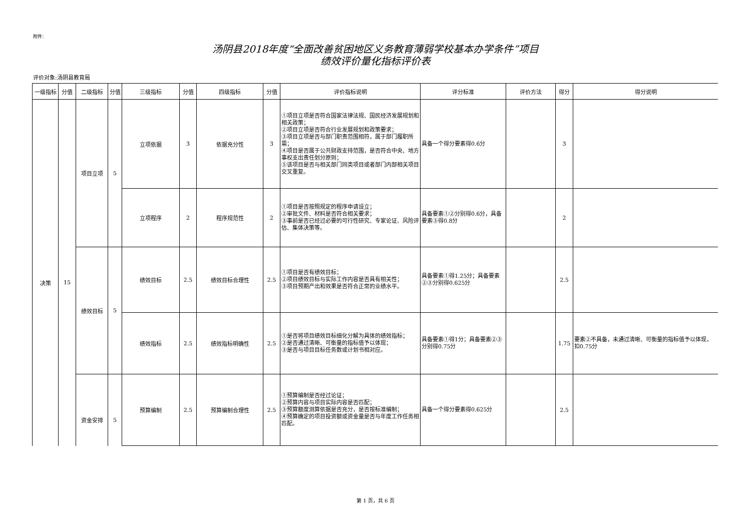附件：
汤阴县2018年度“全面改善贫困地区义务教育薄弱学校基本办学条件”项目
绩效评价量化指标评价表
评价对象:汤阴县教育局
| 一级指标 | 分值 | 二级指标 | 分值 | 三级指标 | 分值 | 四级指标 | 分值 | 评价指标说明 | 评分标准 | 评价方法 | 得分 | 得分说明 |
| --- | --- | --- | --- | --- | --- | --- | --- | --- | --- | --- | --- | --- |
| 决策 | 15 | 项目立项 | 5 | 立项依据 | 3 | 依据充分性 | 3 | ①项目立项是否符合国家法律法规、国民经济发展规划和相关政策； ②项目立项是否符合行业发展规划和政策要求； ③项目立项是否与部门职责范围相符，属于部门履职所需； ④项目是否属于公共财政支持范围，是否符合中央、地方事权支出责任划分原则； ⑤该项目是否与相关部门同类项目或者部门内部相关项目交叉重复。 | 具备一个得分要素得0.6分 | | 3 | |
| | | | | 立项程序 | 2 | 程序规范性 | 2 | ①项目是否按照规定的程序申请设立； ②审批文件、材料是否符合相关要求； ③事前是否已经过必要的可行性研究、专家论证、风险评估、集体决策等。 | 具备要素①②分别得0.6分，具备要素③得0.8分 | | 2 | |
| | | 绩效目标 | 5 | 绩效目标 | 2.5 | 绩效目标合理性 | 2.5 | ①项目是否有绩效目标； ②项目绩效目标与实际工作内容是否具有相关性； ③项目预期产出和效果是否符合正常的业绩水平。 | 具备要素①得1.25分；具备要素②③分别得0.625分 | | 2.5 | |
| | | | | 绩效指标 | 2.5 | 绩效指标明确性 | 2.5 | ①是否将项目绩效目标细化分解为具体的绩效指标； ②是否通过清晰、可衡量的指标值予以体现； ③是否与项目目标任务数或计划书相对应。 | 具备要素①得1分；具备要素②③分别得0.75分 | | 1.75 | 要素②不具备，未通过清晰、可衡量的指标值予以体现，扣0.75分 |
| | | 资金安排 | 5 | 预算编制 | 2.5 | 预算编制合理性 | 2.5 | ①预算编制是否经过论证； ②预算内容与项目实际内容是否匹配； ③预算额度测算依据是否充分，是否按标准编制； ④预算确定的项目投资额或资金量是否与年度工作任务相匹配。 | 具备一个得分要素得0.625分 | | 2.5 | |
第 1 页，共 6 页